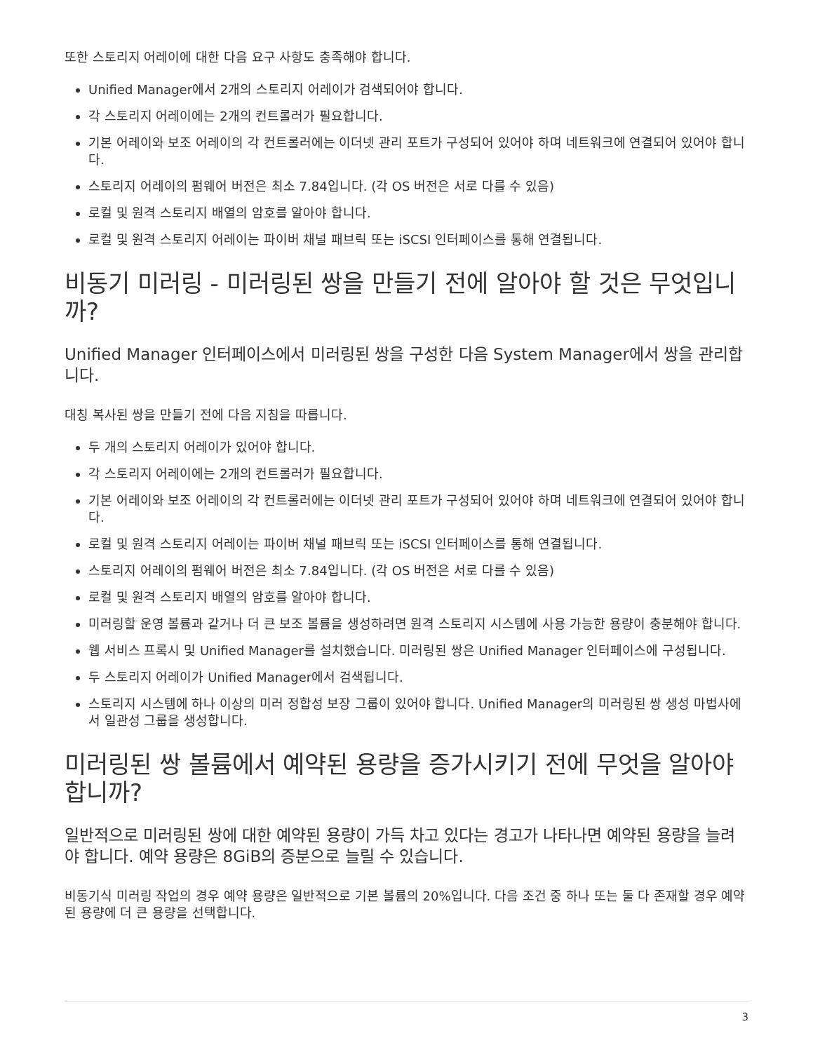또한 스토리지 어레이에 대한 다음 요구 사항도 충족해야 합니다.
Unified Manager에서 2개의 스토리지 어레이가 검색되어야 합니다.
각 스토리지 어레이에는 2개의 컨트롤러가 필요합니다.
기본 어레이와 보조 어레이의 각 컨트롤러에는 이더넷 관리 포트가 구성되어 있어야 하며 네트워크에 연결되어 있어야 합니다.
스토리지 어레이의 펌웨어 버전은 최소 7.84입니다. (각 OS 버전은 서로 다를 수 있음)
로컬 및 원격 스토리지 배열의 암호를 알아야 합니다.
로컬 및 원격 스토리지 어레이는 파이버 채널 패브릭 또는 iSCSI 인터페이스를 통해 연결됩니다.
비동기 미러링 - 미러링된 쌍을 만들기 전에 알아야 할 것은 무엇입니까?
Unified Manager 인터페이스에서 미러링된 쌍을 구성한 다음 System Manager에서 쌍을 관리합니다.
대칭 복사된 쌍을 만들기 전에 다음 지침을 따릅니다.
두 개의 스토리지 어레이가 있어야 합니다.
각 스토리지 어레이에는 2개의 컨트롤러가 필요합니다.
기본 어레이와 보조 어레이의 각 컨트롤러에는 이더넷 관리 포트가 구성되어 있어야 하며 네트워크에 연결되어 있어야 합니다.
로컬 및 원격 스토리지 어레이는 파이버 채널 패브릭 또는 iSCSI 인터페이스를 통해 연결됩니다.
스토리지 어레이의 펌웨어 버전은 최소 7.84입니다. (각 OS 버전은 서로 다를 수 있음)
로컬 및 원격 스토리지 배열의 암호를 알아야 합니다.
미러링할 운영 볼륨과 같거나 더 큰 보조 볼륨을 생성하려면 원격 스토리지 시스템에 사용 가능한 용량이 충분해야 합니다.
웹 서비스 프록시 및 Unified Manager를 설치했습니다. 미러링된 쌍은 Unified Manager 인터페이스에 구성됩니다.
두 스토리지 어레이가 Unified Manager에서 검색됩니다.
스토리지 시스템에 하나 이상의 미러 정합성 보장 그룹이 있어야 합니다. Unified Manager의 미러링된 쌍 생성 마법사에서 일관성 그룹을 생성합니다.
미러링된 쌍 볼륨에서 예약된 용량을 증가시키기 전에 무엇을 알아야 합니까?
일반적으로 미러링된 쌍에 대한 예약된 용량이 가득 차고 있다는 경고가 나타나면 예약된 용량을 늘려야 합니다. 예약 용량은 8GiB의 증분으로 늘릴 수 있습니다.
비동기식 미러링 작업의 경우 예약 용량은 일반적으로 기본 볼륨의 20%입니다. 다음 조건 중 하나 또는 둘 다 존재할 경우 예약된 용량에 더 큰 용량을 선택합니다.
3